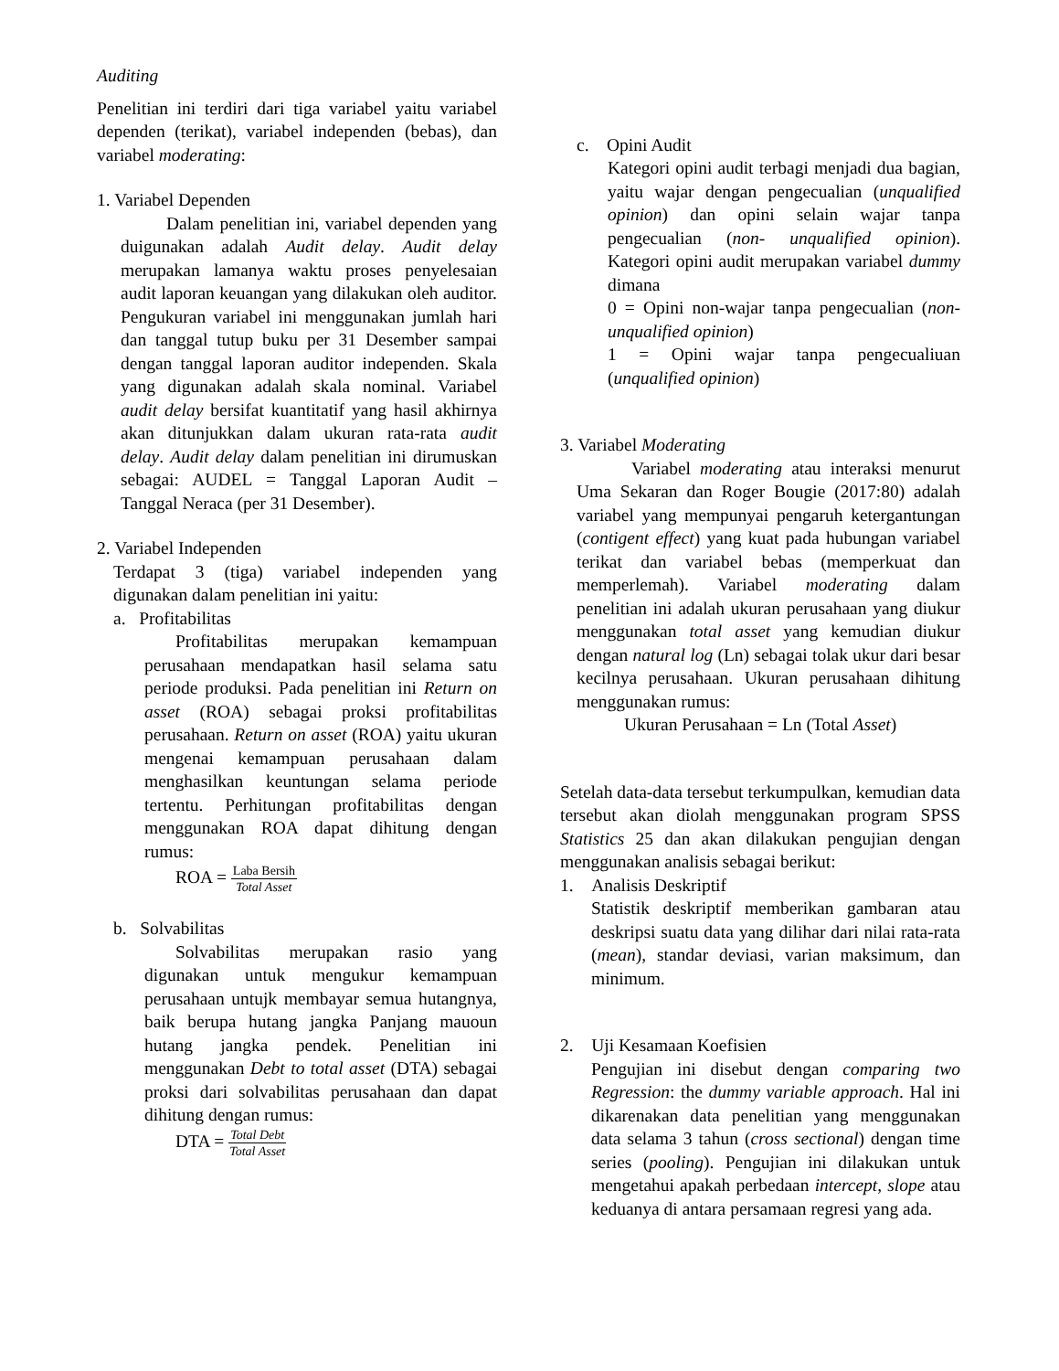Auditing
Penelitian ini terdiri dari tiga variabel yaitu variabel dependen (terikat), variabel independen (bebas), dan variabel moderating:
1. Variabel Dependen
Dalam penelitian ini, variabel dependen yang duigunakan adalah Audit delay. Audit delay merupakan lamanya waktu proses penyelesaian audit laporan keuangan yang dilakukan oleh auditor. Pengukuran variabel ini menggunakan jumlah hari dan tanggal tutup buku per 31 Desember sampai dengan tanggal laporan auditor independen. Skala yang digunakan adalah skala nominal. Variabel audit delay bersifat kuantitatif yang hasil akhirnya akan ditunjukkan dalam ukuran rata-rata audit delay. Audit delay dalam penelitian ini dirumuskan sebagai: AUDEL = Tanggal Laporan Audit – Tanggal Neraca (per 31 Desember).
2. Variabel Independen
Terdapat 3 (tiga) variabel independen yang digunakan dalam penelitian ini yaitu:
a. Profitabilitas
Profitabilitas merupakan kemampuan perusahaan mendapatkan hasil selama satu periode produksi. Pada penelitian ini Return on asset (ROA) sebagai proksi profitabilitas perusahaan. Return on asset (ROA) yaitu ukuran mengenai kemampuan perusahaan dalam menghasilkan keuntungan selama periode tertentu. Perhitungan profitabilitas dengan menggunakan ROA dapat dihitung dengan rumus:
ROA = Laba Bersih Total Asset
b. Solvabilitas
Solvabilitas merupakan rasio yang digunakan untuk mengukur kemampuan perusahaan untujk membayar semua hutangnya, baik berupa hutang jangka Panjang mauoun hutang jangka pendek. Penelitian ini menggunakan Debt to total asset (DTA) sebagai proksi dari solvabilitas perusahaan dan dapat dihitung dengan rumus:
DTA = Total Debt Total Asset
c. Opini Audit
Kategori opini audit terbagi menjadi dua bagian, yaitu wajar dengan pengecualian (unqualified opinion) dan opini selain wajar tanpa pengecualian (non- unqualified opinion). Kategori opini audit merupakan variabel dummy dimana
0 = Opini non-wajar tanpa pengecualian (non-unqualified opinion)
1 = Opini wajar tanpa pengecualiuan (unqualified opinion)
3. Variabel Moderating
Variabel moderating atau interaksi menurut Uma Sekaran dan Roger Bougie (2017:80) adalah variabel yang mempunyai pengaruh ketergantungan (contigent effect) yang kuat pada hubungan variabel terikat dan variabel bebas (memperkuat dan memperlemah). Variabel moderating dalam penelitian ini adalah ukuran perusahaan yang diukur menggunakan total asset yang kemudian diukur dengan natural log (Ln) sebagai tolak ukur dari besar kecilnya perusahaan. Ukuran perusahaan dihitung menggunakan rumus:
Ukuran Perusahaan = Ln (Total Asset)
Setelah data-data tersebut terkumpulkan, kemudian data tersebut akan diolah menggunakan program SPSS Statistics 25 dan akan dilakukan pengujian dengan menggunakan analisis sebagai berikut:
1. Analisis Deskriptif
Statistik deskriptif memberikan gambaran atau deskripsi suatu data yang dilihar dari nilai rata-rata (mean), standar deviasi, varian maksimum, dan minimum.
2. Uji Kesamaan Koefisien
Pengujian ini disebut dengan comparing two Regression: the dummy variable approach. Hal ini dikarenakan data penelitian yang menggunakan data selama 3 tahun (cross sectional) dengan time series (pooling). Pengujian ini dilakukan untuk mengetahui apakah perbedaan intercept, slope atau keduanya di antara persamaan regresi yang ada.